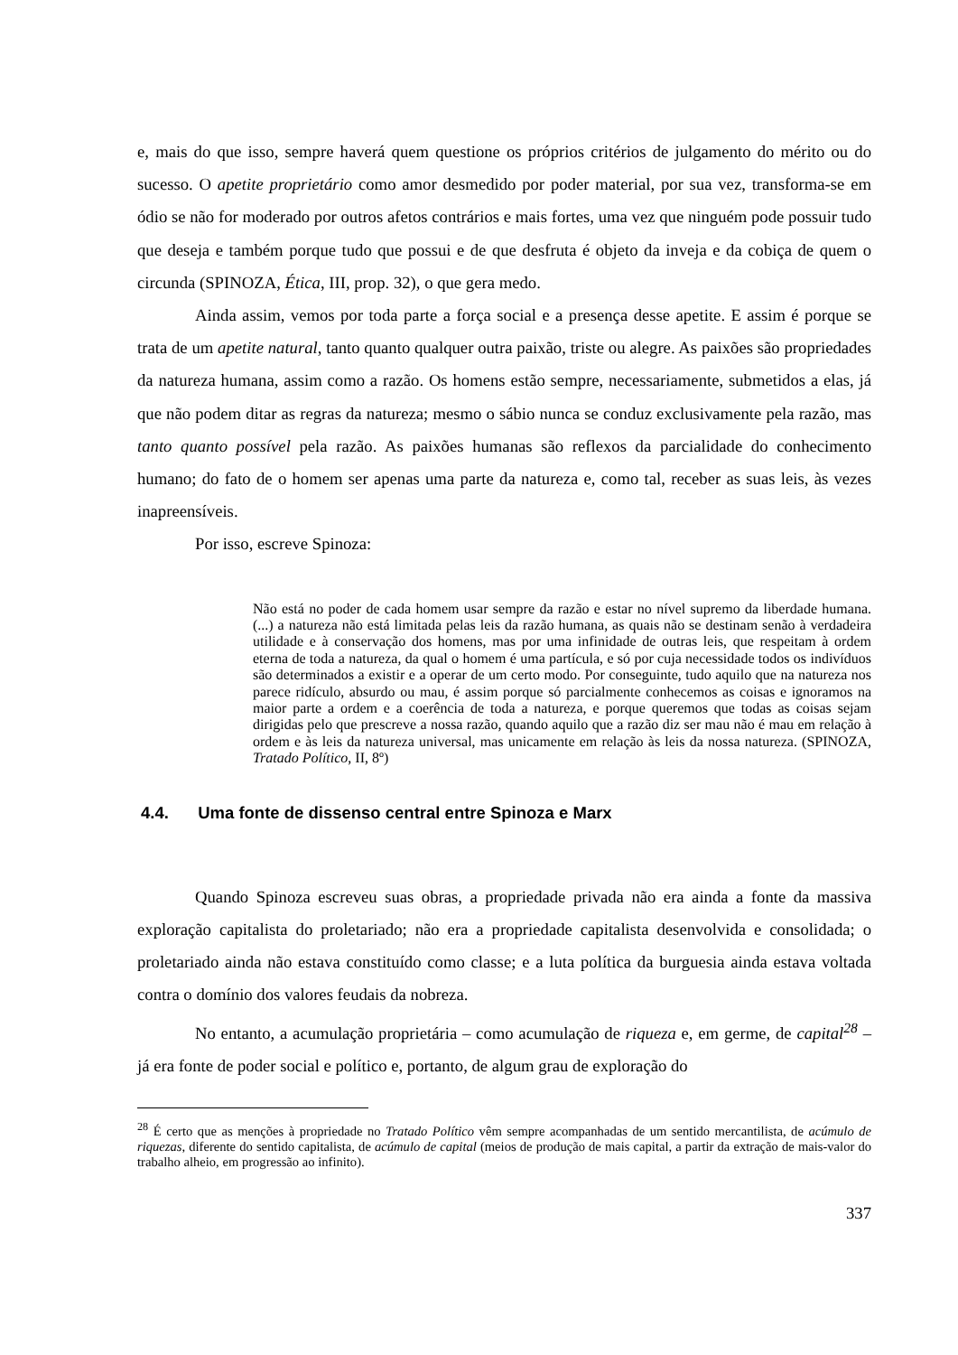e, mais do que isso, sempre haverá quem questione os próprios critérios de julgamento do mérito ou do sucesso. O apetite proprietário como amor desmedido por poder material, por sua vez, transforma-se em ódio se não for moderado por outros afetos contrários e mais fortes, uma vez que ninguém pode possuir tudo que deseja e também porque tudo que possui e de que desfruta é objeto da inveja e da cobiça de quem o circunda (SPINOZA, Ética, III, prop. 32), o que gera medo.
Ainda assim, vemos por toda parte a força social e a presença desse apetite. E assim é porque se trata de um apetite natural, tanto quanto qualquer outra paixão, triste ou alegre. As paixões são propriedades da natureza humana, assim como a razão. Os homens estão sempre, necessariamente, submetidos a elas, já que não podem ditar as regras da natureza; mesmo o sábio nunca se conduz exclusivamente pela razão, mas tanto quanto possível pela razão. As paixões humanas são reflexos da parcialidade do conhecimento humano; do fato de o homem ser apenas uma parte da natureza e, como tal, receber as suas leis, às vezes inapreensíveis.
Por isso, escreve Spinoza:
Não está no poder de cada homem usar sempre da razão e estar no nível supremo da liberdade humana. (...) a natureza não está limitada pelas leis da razão humana, as quais não se destinam senão à verdadeira utilidade e à conservação dos homens, mas por uma infinidade de outras leis, que respeitam à ordem eterna de toda a natureza, da qual o homem é uma partícula, e só por cuja necessidade todos os indivíduos são determinados a existir e a operar de um certo modo. Por conseguinte, tudo aquilo que na natureza nos parece ridículo, absurdo ou mau, é assim porque só parcialmente conhecemos as coisas e ignoramos na maior parte a ordem e a coerência de toda a natureza, e porque queremos que todas as coisas sejam dirigidas pelo que prescreve a nossa razão, quando aquilo que a razão diz ser mau não é mau em relação à ordem e às leis da natureza universal, mas unicamente em relação às leis da nossa natureza. (SPINOZA, Tratado Político, II, 8º)
4.4. Uma fonte de dissenso central entre Spinoza e Marx
Quando Spinoza escreveu suas obras, a propriedade privada não era ainda a fonte da massiva exploração capitalista do proletariado; não era a propriedade capitalista desenvolvida e consolidada; o proletariado ainda não estava constituído como classe; e a luta política da burguesia ainda estava voltada contra o domínio dos valores feudais da nobreza.
No entanto, a acumulação proprietária – como acumulação de riqueza e, em germe, de capital<sup>28</sup> – já era fonte de poder social e político e, portanto, de algum grau de exploração do
<sup>28</sup> É certo que as menções à propriedade no Tratado Político vêm sempre acompanhadas de um sentido mercantilista, de acúmulo de riquezas, diferente do sentido capitalista, de acúmulo de capital (meios de produção de mais capital, a partir da extração de mais-valor do trabalho alheio, em progressão ao infinito).
337